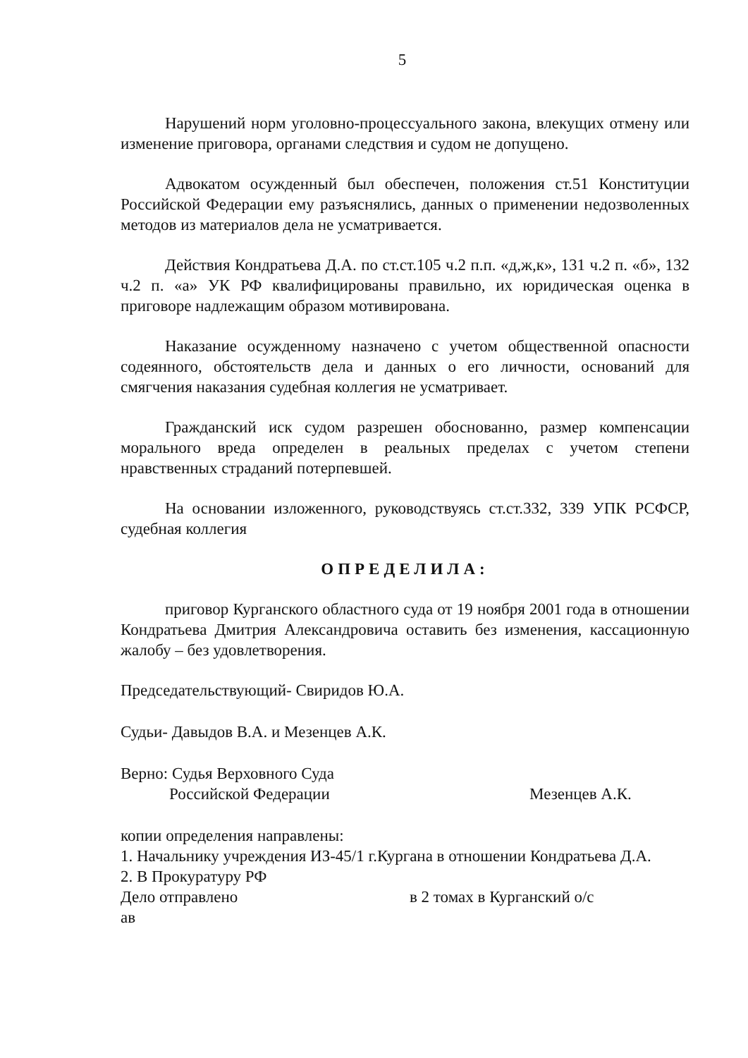5
Нарушений норм уголовно-процессуального закона, влекущих отмену или изменение приговора, органами следствия и судом не допущено.
Адвокатом осужденный был обеспечен, положения ст.51 Конституции Российской Федерации ему разъяснялись, данных о применении недозволенных методов из материалов дела не усматривается.
Действия Кондратьева Д.А. по ст.ст.105 ч.2 п.п. «д,ж,к», 131 ч.2 п. «б», 132 ч.2 п. «а» УК РФ квалифицированы правильно, их юридическая оценка в приговоре надлежащим образом мотивирована.
Наказание осужденному назначено с учетом общественной опасности содеянного, обстоятельств дела и данных о его личности, оснований для смягчения наказания судебная коллегия не усматривает.
Гражданский иск судом разрешен обоснованно, размер компенсации морального вреда определен в реальных пределах с учетом степени нравственных страданий потерпевшей.
На основании изложенного, руководствуясь ст.ст.332, 339 УПК РСФСР, судебная коллегия
ОПРЕДЕЛИЛА:
приговор Курганского областного суда от 19 ноября 2001 года в отношении Кондратьева Дмитрия Александровича оставить без изменения, кассационную жалобу – без удовлетворения.
Председательствующий- Свиридов Ю.А.
Судьи- Давыдов В.А. и Мезенцев А.К.
Верно: Судья Верховного Суда
Российской Федерации
Мезенцев А.К.
копии определения направлены:
1. Начальнику учреждения ИЗ-45/1 г.Кургана в отношении Кондратьева Д.А.
2. В Прокуратуру РФ
Дело отправлено в 2 томах в Курганский о/с
ав